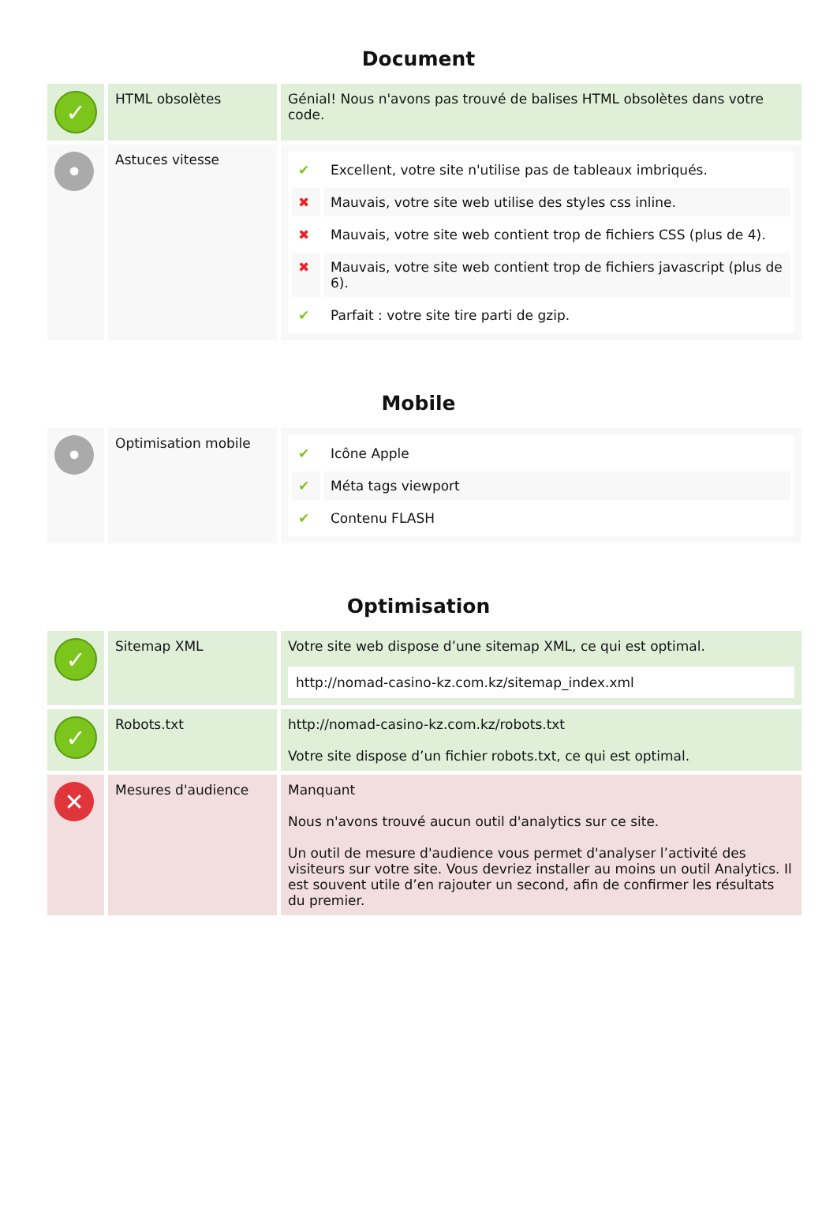Document
| ✓ | HTML obsolètes | Génial! Nous n'avons pas trouvé de balises HTML obsolètes dans votre code. |
| • | Astuces vitesse | / ✔ / Excellent, votre site n'utilise pas de tableaux imbriqués. / / ✖ / Mauvais, votre site web utilise des styles css inline. / / ✖ / Mauvais, votre site web contient trop de fichiers CSS (plus de 4). / / ✖ / Mauvais, votre site web contient trop de fichiers javascript (plus de 6). / / ✔ / Parfait : votre site tire parti de gzip. / |
Mobile
| • | Optimisation mobile | / ✔ / Icône Apple / / ✔ / Méta tags viewport / / ✔ / Contenu FLASH / |
Optimisation
| ✓ | Sitemap XML | Votre site web dispose d’une sitemap XML, ce qui est optimal. http://nomad-casino-kz.com.kz/sitemap_index.xml |
| ✓ | Robots.txt | http://nomad-casino-kz.com.kz/robots.txt Votre site dispose d’un fichier robots.txt, ce qui est optimal. |
| ✕ | Mesures d'audience | Manquant Nous n'avons trouvé aucun outil d'analytics sur ce site. Un outil de mesure d'audience vous permet d'analyser l’activité des visiteurs sur votre site. Vous devriez installer au moins un outil Analytics. Il est souvent utile d’en rajouter un second, afin de confirmer les résultats du premier. |